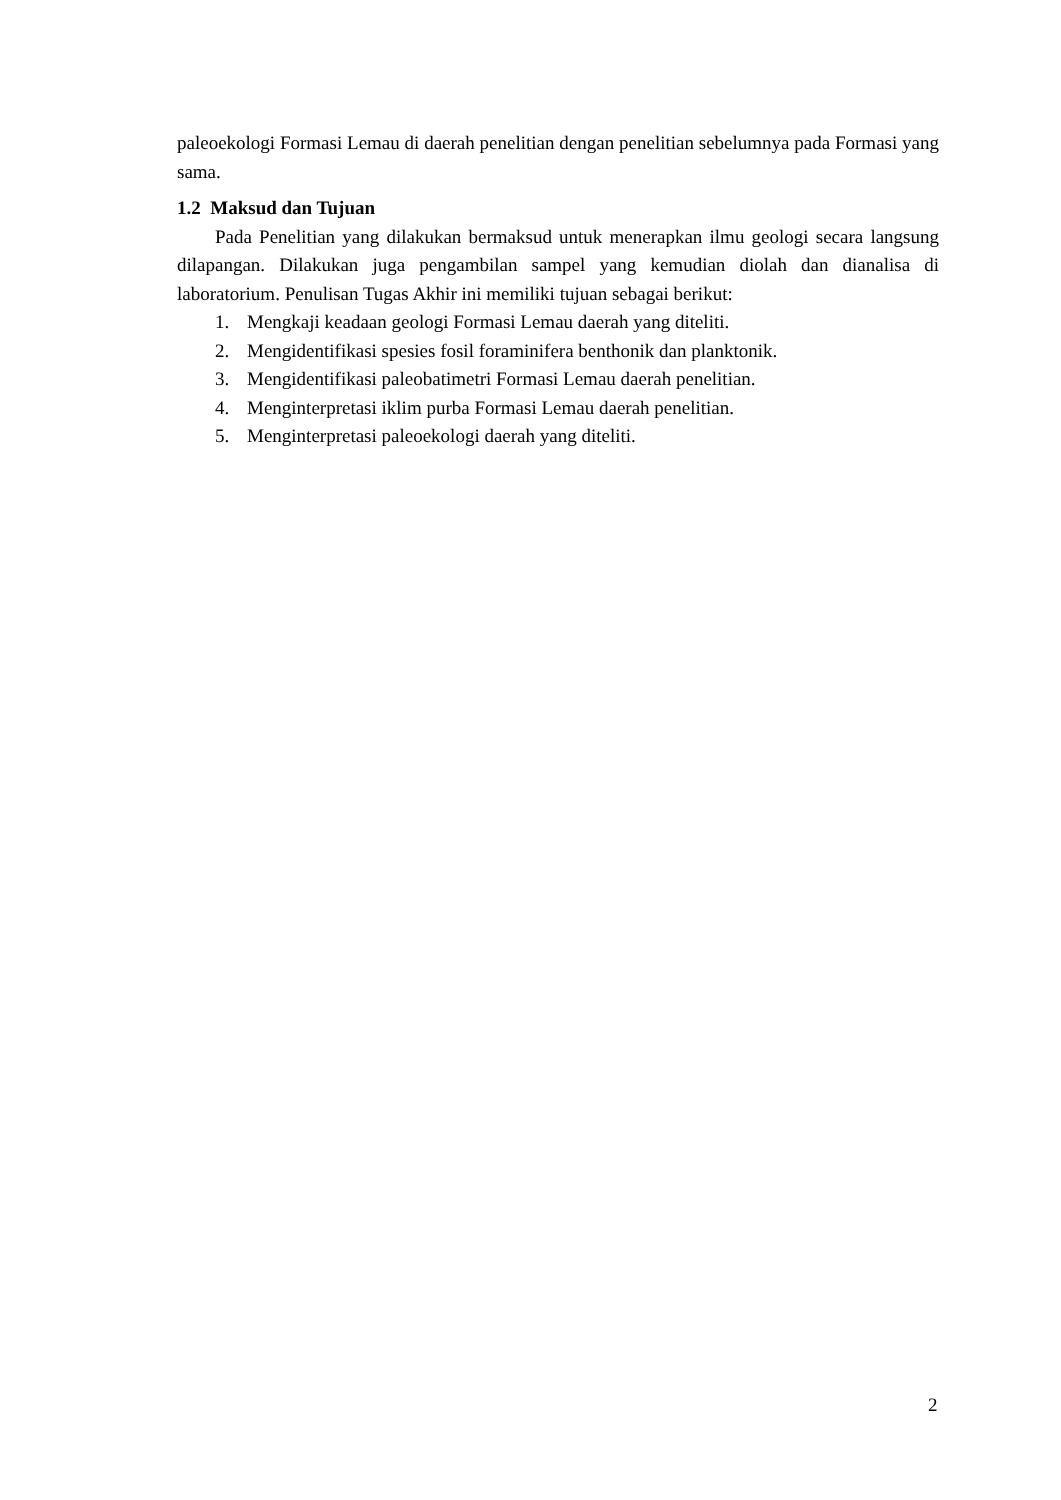paleoekologi Formasi Lemau di daerah penelitian dengan penelitian sebelumnya pada Formasi yang sama.
1.2 Maksud dan Tujuan
Pada Penelitian yang dilakukan bermaksud untuk menerapkan ilmu geologi secara langsung dilapangan. Dilakukan juga pengambilan sampel yang kemudian diolah dan dianalisa di laboratorium. Penulisan Tugas Akhir ini memiliki tujuan sebagai berikut:
1. Mengkaji keadaan geologi Formasi Lemau daerah yang diteliti.
2. Mengidentifikasi spesies fosil foraminifera benthonik dan planktonik.
3. Mengidentifikasi paleobatimetri Formasi Lemau daerah penelitian.
4. Menginterpretasi iklim purba Formasi Lemau daerah penelitian.
5. Menginterpretasi paleoekologi daerah yang diteliti.
2